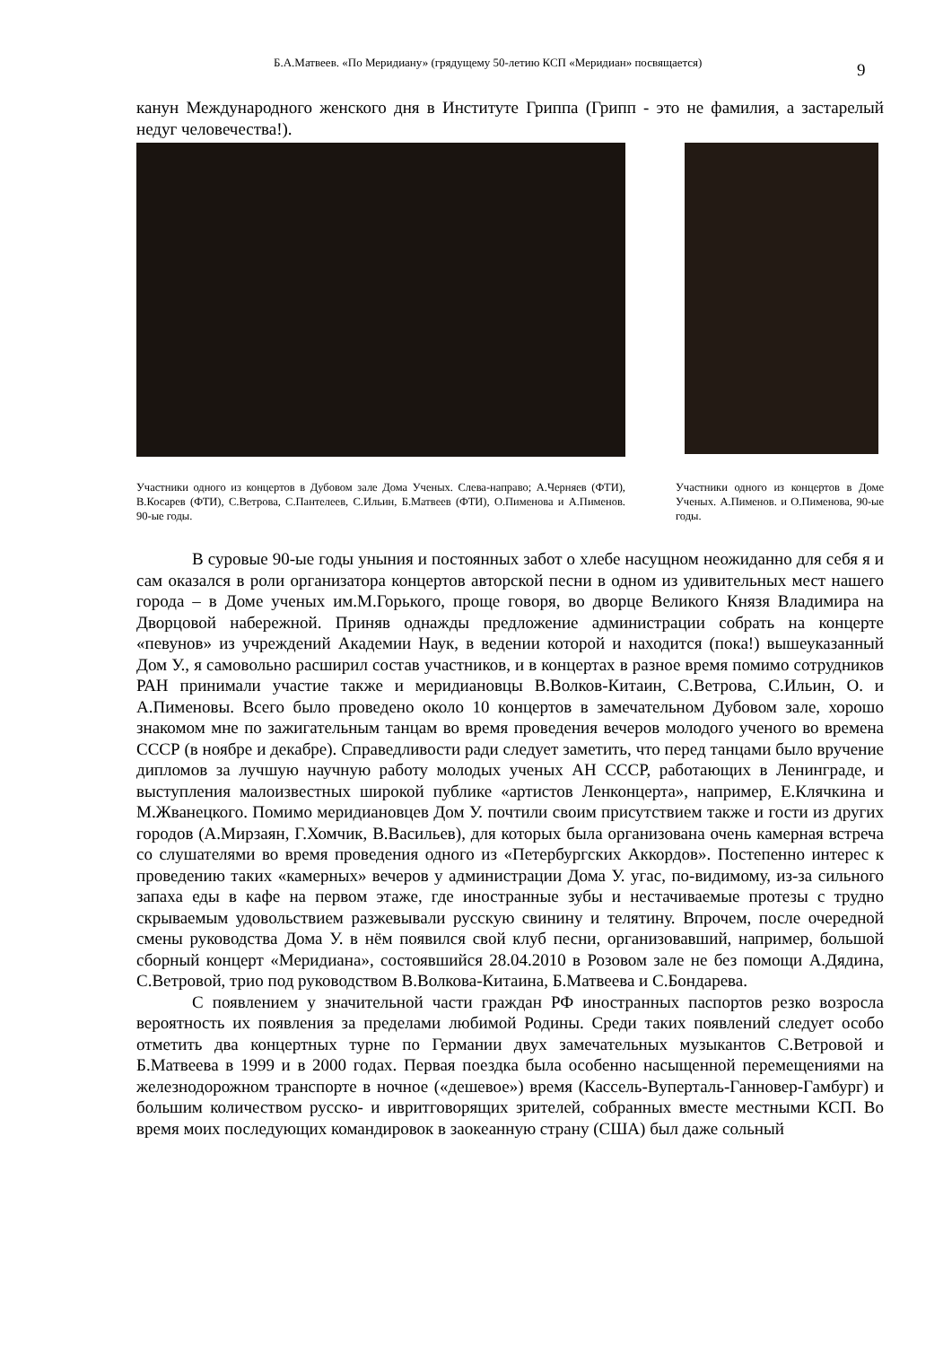Б.А.Матвеев. «По Меридиану» (грядущему 50-летию КСП «Меридиан» посвящается) 9
канун Международного женского дня в Институте Гриппа (Грипп - это не фамилия, а застарелый недуг человечества!).
Участники одного из концертов в Дубовом зале Дома Ученых. Слева-направо; А.Черняев (ФТИ), В.Косарев (ФТИ), С.Ветрова, С.Пантелеев, С.Ильин, Б.Матвеев (ФТИ), О.Пименова и А.Пименов. 90-ые годы.
Участники одного из концертов в Доме Ученых. А.Пименов. и О.Пименова, 90-ые годы.
В суровые 90-ые годы уныния и постоянных забот о хлебе насущном неожиданно для себя я и сам оказался в роли организатора концертов авторской песни в одном из удивительных мест нашего города – в Доме ученых им.М.Горького, проще говоря, во дворце Великого Князя Владимира на Дворцовой набережной. Приняв однажды предложение администрации собрать на концерте «певунов» из учреждений Академии Наук, в ведении которой и находится (пока!) вышеуказанный Дом У., я самовольно расширил состав участников, и в концертах в разное время помимо сотрудников РАН принимали участие также и меридиановцы В.Волков-Китаин, С.Ветрова, С.Ильин, О. и А.Пименовы. Всего было проведено около 10 концертов в замечательном Дубовом зале, хорошо знакомом мне по зажигательным танцам во время проведения вечеров молодого ученого во времена СССР (в ноябре и декабре). Справедливости ради следует заметить, что перед танцами было вручение дипломов за лучшую научную работу молодых ученых АН СССР, работающих в Ленинграде, и выступления малоизвестных широкой публике «артистов Ленконцерта», например, Е.Клячкина и М.Жванецкого. Помимо меридиановцев Дом У. почтили своим присутствием также и гости из других городов (А.Мирзаян, Г.Хомчик, В.Васильев), для которых была организована очень камерная встреча со слушателями во время проведения одного из «Петербургских Аккордов». Постепенно интерес к проведению таких «камерных» вечеров у администрации Дома У. угас, по-видимому, из-за сильного запаха еды в кафе на первом этаже, где иностранные зубы и нестачиваемые протезы с трудно скрываемым удовольствием разжевывали русскую свинину и телятину. Впрочем, после очередной смены руководства Дома У. в нём появился свой клуб песни, организовавший, например, большой сборный концерт «Меридиана», состоявшийся 28.04.2010 в Розовом зале не без помощи А.Дядина, С.Ветровой, трио под руководством В.Волкова-Китаина, Б.Матвеева и С.Бондарева.
С появлением у значительной части граждан РФ иностранных паспортов резко возросла вероятность их появления за пределами любимой Родины. Среди таких появлений следует особо отметить два концертных турне по Германии двух замечательных музыкантов С.Ветровой и Б.Матвеева в 1999 и в 2000 годах. Первая поездка была особенно насыщенной перемещениями на железнодорожном транспорте в ночное («дешевое») время (Кассель-Вуперталь-Ганновер-Гамбург) и большим количеством русско- и ивритговорящих зрителей, собранных вместе местными КСП. Во время моих последующих командировок в заокеанную страну (США) был даже сольный